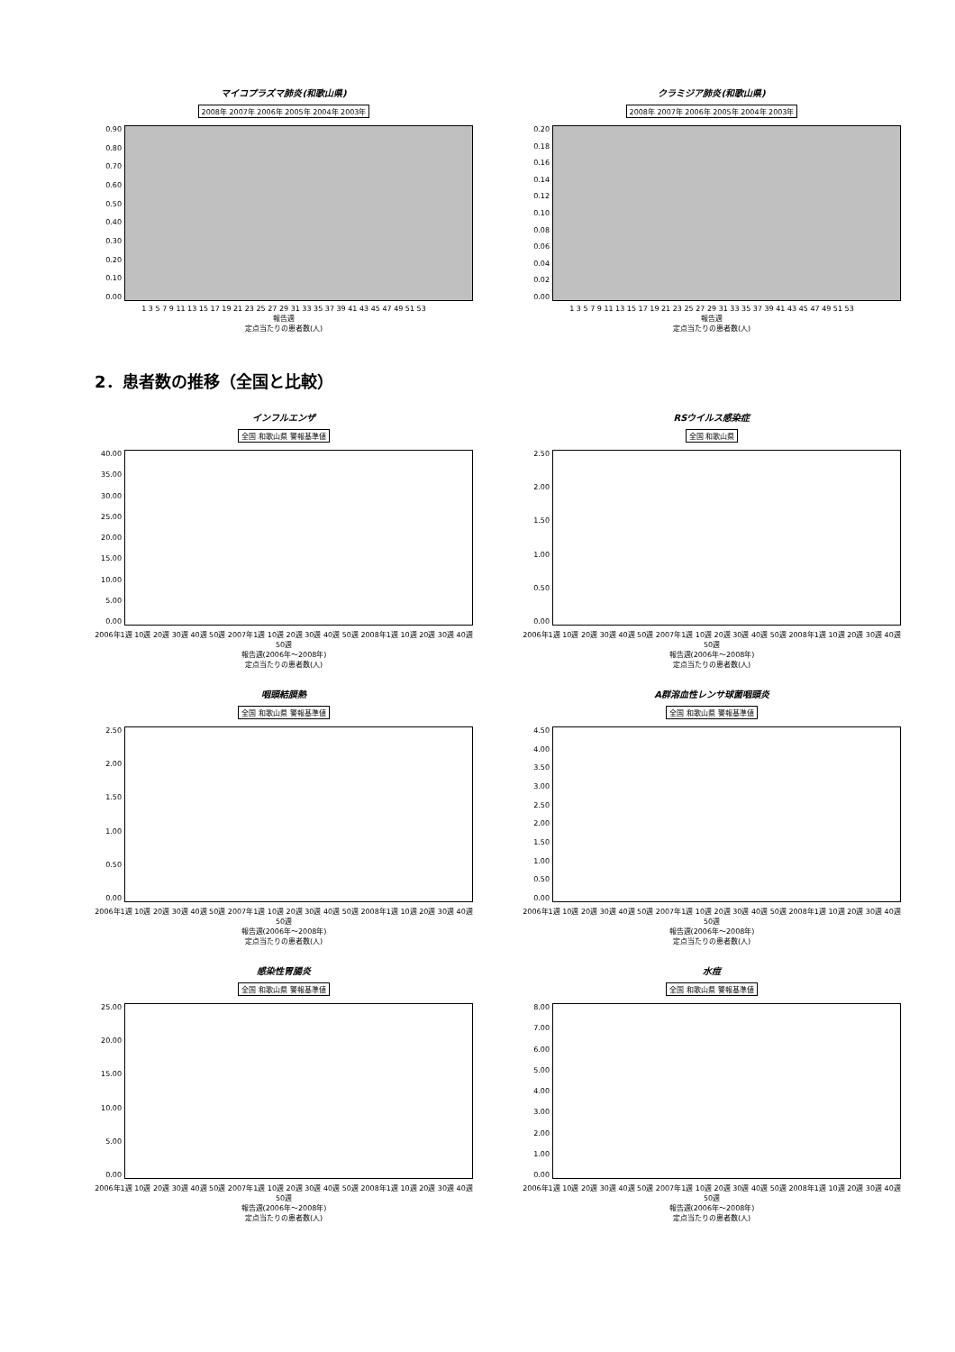マイコプラズマ肺炎(和歌山県)
2008年 2007年 2006年 2005年 2004年 2003年
0.90
0.80
0.70
0.60
0.50
0.40
0.30
0.20
0.10
0.00
1 3 5 7 9 11 13 15 17 19 21 23 25 27 29 31 33 35 37 39 41 43 45 47 49 51 53
報告週
定点当たりの患者数(人)
クラミジア肺炎(和歌山県)
2008年 2007年 2006年 2005年 2004年 2003年
0.20
0.18
0.16
0.14
0.12
0.10
0.08
0.06
0.04
0.02
0.00
1 3 5 7 9 11 13 15 17 19 21 23 25 27 29 31 33 35 37 39 41 43 45 47 49 51 53
報告週
定点当たりの患者数(人)
2．患者数の推移（全国と比較）
インフルエンザ
全国 和歌山県 警報基準値
40.00
35.00
30.00
25.00
20.00
15.00
10.00
5.00
0.00
2006年1週 10週 20週 30週 40週 50週 2007年1週 10週 20週 30週 40週 50週 2008年1週 10週 20週 30週 40週 50週
報告週(2006年～2008年)
定点当たりの患者数(人)
RSウイルス感染症
全国 和歌山県
2.50
2.00
1.50
1.00
0.50
0.00
2006年1週 10週 20週 30週 40週 50週 2007年1週 10週 20週 30週 40週 50週 2008年1週 10週 20週 30週 40週 50週
報告週(2006年～2008年)
定点当たりの患者数(人)
咽頭結膜熱
全国 和歌山県 警報基準値
2.50
2.00
1.50
1.00
0.50
0.00
2006年1週 10週 20週 30週 40週 50週 2007年1週 10週 20週 30週 40週 50週 2008年1週 10週 20週 30週 40週 50週
報告週(2006年～2008年)
定点当たりの患者数(人)
A群溶血性レンサ球菌咽頭炎
全国 和歌山県 警報基準値
4.50
4.00
3.50
3.00
2.50
2.00
1.50
1.00
0.50
0.00
2006年1週 10週 20週 30週 40週 50週 2007年1週 10週 20週 30週 40週 50週 2008年1週 10週 20週 30週 40週 50週
報告週(2006年～2008年)
定点当たりの患者数(人)
感染性胃腸炎
全国 和歌山県 警報基準値
25.00
20.00
15.00
10.00
5.00
0.00
2006年1週 10週 20週 30週 40週 50週 2007年1週 10週 20週 30週 40週 50週 2008年1週 10週 20週 30週 40週 50週
報告週(2006年～2008年)
定点当たりの患者数(人)
水痘
全国 和歌山県 警報基準値
8.00
7.00
6.00
5.00
4.00
3.00
2.00
1.00
0.00
2006年1週 10週 20週 30週 40週 50週 2007年1週 10週 20週 30週 40週 50週 2008年1週 10週 20週 30週 40週 50週
報告週(2006年～2008年)
定点当たりの患者数(人)